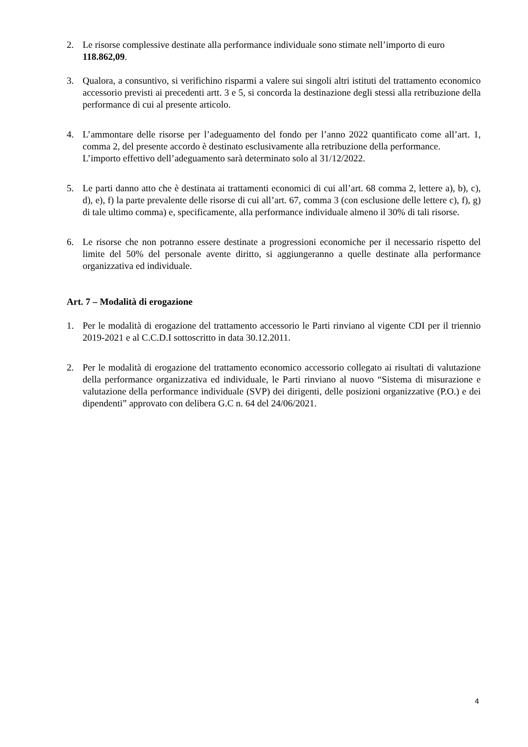2. Le risorse complessive destinate alla performance individuale sono stimate nell’importo di euro 118.862,09.
3. Qualora, a consuntivo, si verifichino risparmi a valere sui singoli altri istituti del trattamento economico accessorio previsti ai precedenti artt. 3 e 5, si concorda la destinazione degli stessi alla retribuzione della performance di cui al presente articolo.
4. L’ammontare delle risorse per l’adeguamento del fondo per l’anno 2022 quantificato come all’art. 1, comma 2, del presente accordo è destinato esclusivamente alla retribuzione della performance.
L’importo effettivo dell’adeguamento sarà determinato solo al 31/12/2022.
5. Le parti danno atto che è destinata ai trattamenti economici di cui all’art. 68 comma 2, lettere a), b), c), d), e), f) la parte prevalente delle risorse di cui all’art. 67, comma 3 (con esclusione delle lettere c), f), g) di tale ultimo comma) e, specificamente, alla performance individuale almeno il 30% di tali risorse.
6. Le risorse che non potranno essere destinate a progressioni economiche per il necessario rispetto del limite del 50% del personale avente diritto, si aggiungeranno a quelle destinate alla performance organizzativa ed individuale.
Art. 7 – Modalità di erogazione
1. Per le modalità di erogazione del trattamento accessorio le Parti rinviano al vigente CDI per il triennio 2019-2021 e al C.C.D.I sottoscritto in data 30.12.2011.
2. Per le modalità di erogazione del trattamento economico accessorio collegato ai risultati di valutazione della performance organizzativa ed individuale, le Parti rinviano al nuovo “Sistema di misurazione e valutazione della performance individuale (SVP) dei dirigenti, delle posizioni organizzative (P.O.) e dei dipendenti” approvato con delibera G.C n. 64 del 24/06/2021.
4